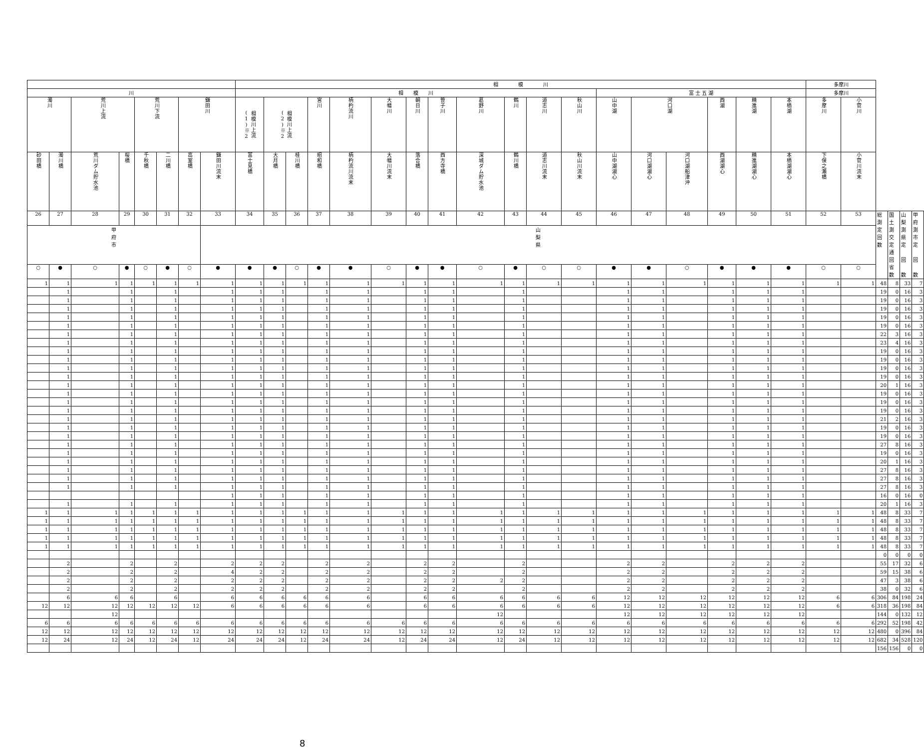| | | | | | | | | 相 模 川 | | | | | | | | | | | | | | | | | | 多摩川 | | | | | |
| 川 | | | | | | | | 相 模 川 | | | | | | | | | | | | 富 士 五 湖 | | | | | | 多摩川 | | | | | |
| 濁川 | | 荒川上流 | | 荒川下流 | | 鎌田川 | | 相模川上流(1)※2 | 相模川上流(2)※2 | | 宮川 | 柄杓流川 | 大幡川 | 朝日川 | 笹子川 | 葛野川 | 鶴川 | 道志川 | 秋山川 | 山中湖 | 河口湖 | | 西湖 | 精進湖 | 本栖湖 | 多摩川 | 小菅川 | | | | |
| 砂田橋 | 濁川橋 | 荒川ダム貯水池 | 桜橋 | 千秋橋 | 二川橋 | 高室橋 | 鎌田川流末 | 富士見橋 | 大月橋 | 桂川橋 | 昭和橋 | 柄杓流川流末 | 大幡川流末 | 落合橋 | 西方寺橋 | 深城ダム貯水池 | 鶴川橋 | 道志川流末 | 秋山川流末 | 山中湖湖心 | 河口湖湖心 | 河口湖船津沖 | 西湖湖心 | 精進湖湖心 | 本栖湖湖心 | 下保之瀬橋 | 小菅川流末 | | | | |
| 26 | 27 | 28 | 29 | 30 | 31 | 32 | 33 | 34 | 35 | 36 | 37 | 38 | 39 | 40 | 41 | 42 | 43 | 44 | 45 | 46 | 47 | 48 | 49 | 50 | 51 | 52 | 53 | 総 測 定 回 数 | 国 土 測 交 定 通 回 省 数 | 山 梨 測 県 定 回 数 | 甲 府 測 市 定 回 数 |
| 甲 府 市 | | | | | | | 山 梨 県 | | | | | | | | | | | | | | | | | | | | | | | | |
| ○ | ● | ○ | ● | ○ | ● | ○ | ● | ● | ● | ○ | ● | ● | ○ | ● | ● | ○ | ● | ○ | ○ | ● | ● | ○ | ● | ● | ● | ○ | ○ | | | | |
| 1 | 1 | 1 | 1 | 1 | 1 | 1 | 1 | 1 | 1 | 1 | 1 | 1 | 1 | 1 | 1 | 1 | 1 | 1 | 1 | 1 | 1 | 1 | 1 | 1 | 1 | 1 | 1 | 48 | 8 | 33 | 7 |
| | 1 | | 1 | | 1 | | 1 | 1 | 1 | | 1 | 1 | | 1 | 1 | | 1 | | | 1 | 1 | | 1 | 1 | 1 | | | 19 | 0 | 16 | 3 |
| | 1 | | 1 | | 1 | | 1 | 1 | 1 | | 1 | 1 | | 1 | 1 | | 1 | | | 1 | 1 | | 1 | 1 | 1 | | | 19 | 0 | 16 | 3 |
| | 1 | | 1 | | 1 | | 1 | 1 | 1 | | 1 | 1 | | 1 | 1 | | 1 | | | 1 | 1 | | 1 | 1 | 1 | | | 19 | 0 | 16 | 3 |
| | 1 | | 1 | | 1 | | 1 | 1 | 1 | | 1 | 1 | | 1 | 1 | | 1 | | | 1 | 1 | | 1 | 1 | 1 | | | 19 | 0 | 16 | 3 |
| | 1 | | 1 | | 1 | | 1 | 1 | 1 | | 1 | 1 | | 1 | 1 | | 1 | | | 1 | 1 | | 1 | 1 | 1 | | | 19 | 0 | 16 | 3 |
| | 1 | | 1 | | 1 | | 1 | 1 | 1 | | 1 | 1 | | 1 | 1 | | 1 | | | 1 | 1 | | 1 | 1 | 1 | | | 22 | 3 | 16 | 3 |
| | 1 | | 1 | | 1 | | 1 | 1 | 1 | | 1 | 1 | | 1 | 1 | | 1 | | | 1 | 1 | | 1 | 1 | 1 | | | 23 | 4 | 16 | 3 |
| | 1 | | 1 | | 1 | | 1 | 1 | 1 | | 1 | 1 | | 1 | 1 | | 1 | | | 1 | 1 | | 1 | 1 | 1 | | | 19 | 0 | 16 | 3 |
| | 1 | | 1 | | 1 | | 1 | 1 | 1 | | 1 | 1 | | 1 | 1 | | 1 | | | 1 | 1 | | 1 | 1 | 1 | | | 19 | 0 | 16 | 3 |
| | 1 | | 1 | | 1 | | 1 | 1 | 1 | | 1 | 1 | | 1 | 1 | | 1 | | | 1 | 1 | | 1 | 1 | 1 | | | 19 | 0 | 16 | 3 |
| | 1 | | 1 | | 1 | | 1 | 1 | 1 | | 1 | 1 | | 1 | 1 | | 1 | | | 1 | 1 | | 1 | 1 | 1 | | | 19 | 0 | 16 | 3 |
| | 1 | | 1 | | 1 | | 1 | 1 | 1 | | 1 | 1 | | 1 | 1 | | 1 | | | 1 | 1 | | 1 | 1 | 1 | | | 20 | 1 | 16 | 3 |
| | 1 | | 1 | | 1 | | 1 | 1 | 1 | | 1 | 1 | | 1 | 1 | | 1 | | | 1 | 1 | | 1 | 1 | 1 | | | 19 | 0 | 16 | 3 |
| | 1 | | 1 | | 1 | | 1 | 1 | 1 | | 1 | 1 | | 1 | 1 | | 1 | | | 1 | 1 | | 1 | 1 | 1 | | | 19 | 0 | 16 | 3 |
| | 1 | | 1 | | 1 | | 1 | 1 | 1 | | 1 | 1 | | 1 | 1 | | 1 | | | 1 | 1 | | 1 | 1 | 1 | | | 19 | 0 | 16 | 3 |
| | 1 | | 1 | | 1 | | 1 | 1 | 1 | | 1 | 1 | | 1 | 1 | | 1 | | | 1 | 1 | | 1 | 1 | 1 | | | 21 | 2 | 16 | 3 |
| | 1 | | 1 | | 1 | | 1 | 1 | 1 | | 1 | 1 | | 1 | 1 | | 1 | | | 1 | 1 | | 1 | 1 | 1 | | | 19 | 0 | 16 | 3 |
| | 1 | | 1 | | 1 | | 1 | 1 | 1 | | 1 | 1 | | 1 | 1 | | 1 | | | 1 | 1 | | 1 | 1 | 1 | | | 19 | 0 | 16 | 3 |
| | 1 | | 1 | | 1 | | 1 | 1 | 1 | | 1 | 1 | | 1 | 1 | | 1 | | | 1 | 1 | | 1 | 1 | 1 | | | 27 | 8 | 16 | 3 |
| | 1 | | 1 | | 1 | | 1 | 1 | 1 | | 1 | 1 | | 1 | 1 | | 1 | | | 1 | 1 | | 1 | 1 | 1 | | | 19 | 0 | 16 | 3 |
| | 1 | | 1 | | 1 | | 1 | 1 | 1 | | 1 | 1 | | 1 | 1 | | 1 | | | 1 | 1 | | 1 | 1 | 1 | | | 20 | 1 | 16 | 3 |
| | 1 | | 1 | | 1 | | 1 | 1 | 1 | | 1 | 1 | | 1 | 1 | | 1 | | | 1 | 1 | | 1 | 1 | 1 | | | 27 | 8 | 16 | 3 |
| | 1 | | 1 | | 1 | | 1 | 1 | 1 | | 1 | 1 | | 1 | 1 | | 1 | | | 1 | 1 | | 1 | 1 | 1 | | | 27 | 8 | 16 | 3 |
| | 1 | | 1 | | 1 | | 1 | 1 | 1 | | 1 | 1 | | 1 | 1 | | 1 | | | 1 | 1 | | 1 | 1 | 1 | | | 27 | 8 | 16 | 3 |
| | | | | | | | 1 | 1 | 1 | | 1 | 1 | | 1 | 1 | | 1 | | | 1 | 1 | | 1 | 1 | 1 | | | 16 | 0 | 16 | 0 |
| | 1 | | 1 | | 1 | | 1 | 1 | 1 | | 1 | 1 | | 1 | 1 | | 1 | | | 1 | 1 | | 1 | 1 | 1 | | | 20 | 1 | 16 | 3 |
| 1 | 1 | 1 | 1 | 1 | 1 | 1 | 1 | 1 | 1 | 1 | 1 | 1 | 1 | 1 | 1 | 1 | 1 | 1 | 1 | 1 | 1 | 1 | 1 | 1 | 1 | 1 | 1 | 48 | 8 | 33 | 7 |
| 1 | 1 | 1 | 1 | 1 | 1 | 1 | 1 | 1 | 1 | 1 | 1 | 1 | 1 | 1 | 1 | 1 | 1 | 1 | 1 | 1 | 1 | 1 | 1 | 1 | 1 | 1 | 1 | 48 | 8 | 33 | 7 |
| 1 | 1 | 1 | 1 | 1 | 1 | 1 | 1 | 1 | 1 | 1 | 1 | 1 | 1 | 1 | 1 | 1 | 1 | 1 | 1 | 1 | 1 | 1 | 1 | 1 | 1 | 1 | 1 | 48 | 8 | 33 | 7 |
| 1 | 1 | 1 | 1 | 1 | 1 | 1 | 1 | 1 | 1 | 1 | 1 | 1 | 1 | 1 | 1 | 1 | 1 | 1 | 1 | 1 | 1 | 1 | 1 | 1 | 1 | 1 | 1 | 48 | 8 | 33 | 7 |
| 1 | 1 | 1 | 1 | 1 | 1 | 1 | 1 | 1 | 1 | 1 | 1 | 1 | 1 | 1 | 1 | 1 | 1 | 1 | 1 | 1 | 1 | 1 | 1 | 1 | 1 | 1 | 1 | 48 | 8 | 33 | 7 |
| | | | | | | | | | | | | | | | | | | | | | | | | | | | | 0 | 0 | 0 | 0 |
| | 2 | | 2 | | 2 | | 2 | 2 | 2 | | 2 | 2 | | 2 | 2 | | 2 | | | 2 | 2 | | 2 | 2 | 2 | | | 55 | 17 | 32 | 6 |
| | 2 | | 2 | | 2 | | 4 | 2 | 2 | | 2 | 2 | | 2 | 2 | | 2 | | | 2 | 2 | | 2 | 2 | 2 | | | 59 | 15 | 38 | 6 |
| | 2 | | 2 | | 2 | | 2 | 2 | 2 | | 2 | 2 | | 2 | 2 | 2 | 2 | | | 2 | 2 | | 2 | 2 | 2 | | | 47 | 3 | 38 | 6 |
| | 2 | | 2 | | 2 | | 2 | 2 | 2 | | 2 | 2 | | 2 | 2 | | 2 | | | 2 | 2 | | 2 | 2 | 2 | | | 38 | 0 | 32 | 6 |
| | 6 | 6 | 6 | | 6 | | 6 | 6 | 6 | 6 | 6 | 6 | | 6 | 6 | 6 | 6 | 6 | 6 | 12 | 12 | 12 | 12 | 12 | 12 | 6 | 6 | 306 | 84 | 198 | 24 |
| 12 | 12 | 12 | 12 | 12 | 12 | 12 | 6 | 6 | 6 | 6 | 6 | 6 | | 6 | 6 | 6 | 6 | 6 | 6 | 12 | 12 | 12 | 12 | 12 | 12 | 6 | 6 | 318 | 36 | 198 | 84 |
| | | 12 | | | | | | | | | | | | | | 12 | | | | 12 | 12 | 12 | 12 | 12 | 12 | | | 144 | 0 | 132 | 12 |
| 6 | 6 | 6 | 6 | 6 | 6 | 6 | 6 | 6 | 6 | 6 | 6 | 6 | 6 | 6 | 6 | 6 | 6 | 6 | 6 | 6 | 6 | 6 | 6 | 6 | 6 | 6 | 6 | 292 | 52 | 198 | 42 |
| 12 | 12 | 12 | 12 | 12 | 12 | 12 | 12 | 12 | 12 | 12 | 12 | 12 | 12 | 12 | 12 | 12 | 12 | 12 | 12 | 12 | 12 | 12 | 12 | 12 | 12 | 12 | 12 | 480 | 0 | 396 | 84 |
| 12 | 24 | 12 | 24 | 12 | 24 | 12 | 24 | 24 | 24 | 12 | 24 | 24 | 12 | 24 | 24 | 12 | 24 | 12 | 12 | 12 | 12 | 12 | 12 | 12 | 12 | 12 | 12 | 682 | 34 | 528 | 120 |
| | | | | | | | | | | | | | | | | | | | | | | | | | | | | 156 | 156 | 0 | 0 |
8